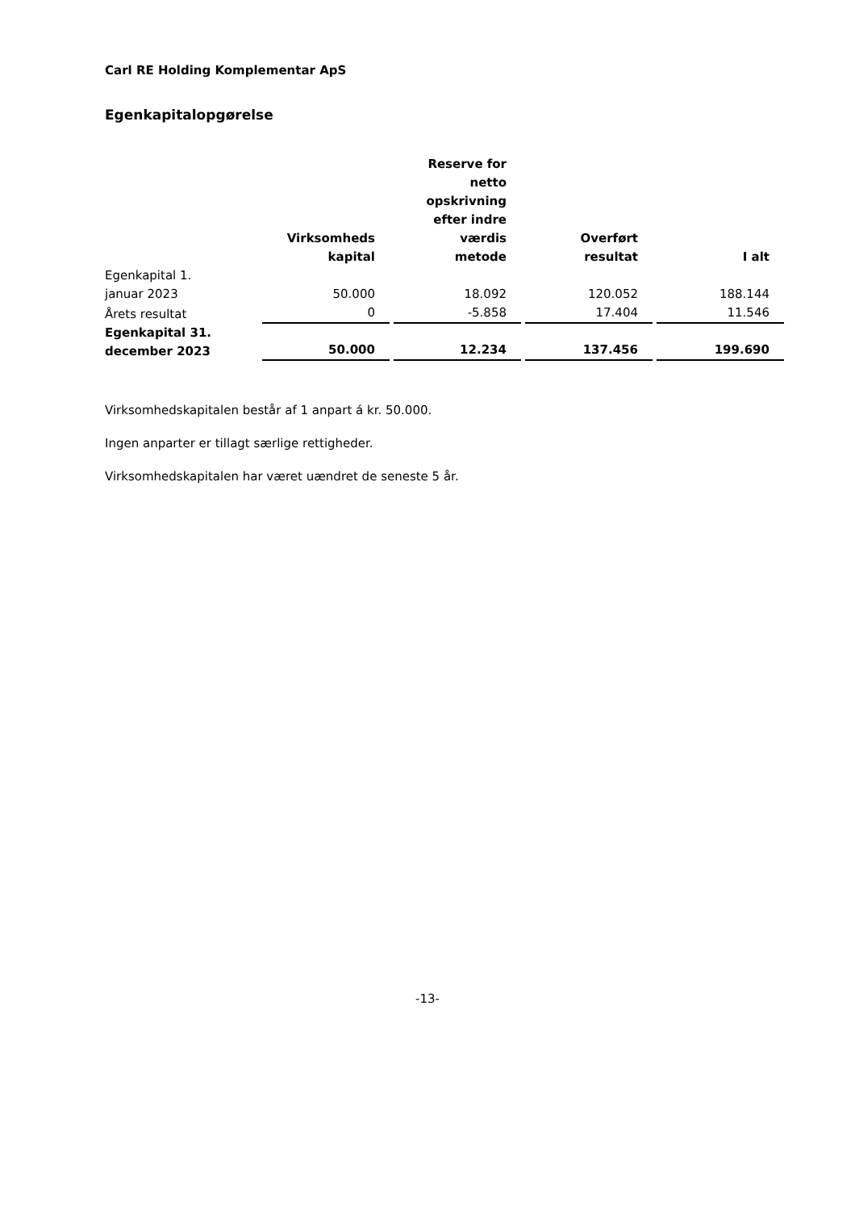Carl RE Holding Komplementar ApS
Egenkapitalopgørelse
| | Virksomheds kapital | Reserve for netto opskrivning efter indre værdis metode | Overført resultat | I alt |
| --- | --- | --- | --- | --- |
| Egenkapital 1. januar 2023 | 50.000 | 18.092 | 120.052 | 188.144 |
| Årets resultat | 0 | -5.858 | 17.404 | 11.546 |
| Egenkapital 31. december 2023 | 50.000 | 12.234 | 137.456 | 199.690 |
Virksomhedskapitalen består af 1 anpart á kr. 50.000.
Ingen anparter er tillagt særlige rettigheder.
Virksomhedskapitalen har været uændret de seneste 5 år.
-13-